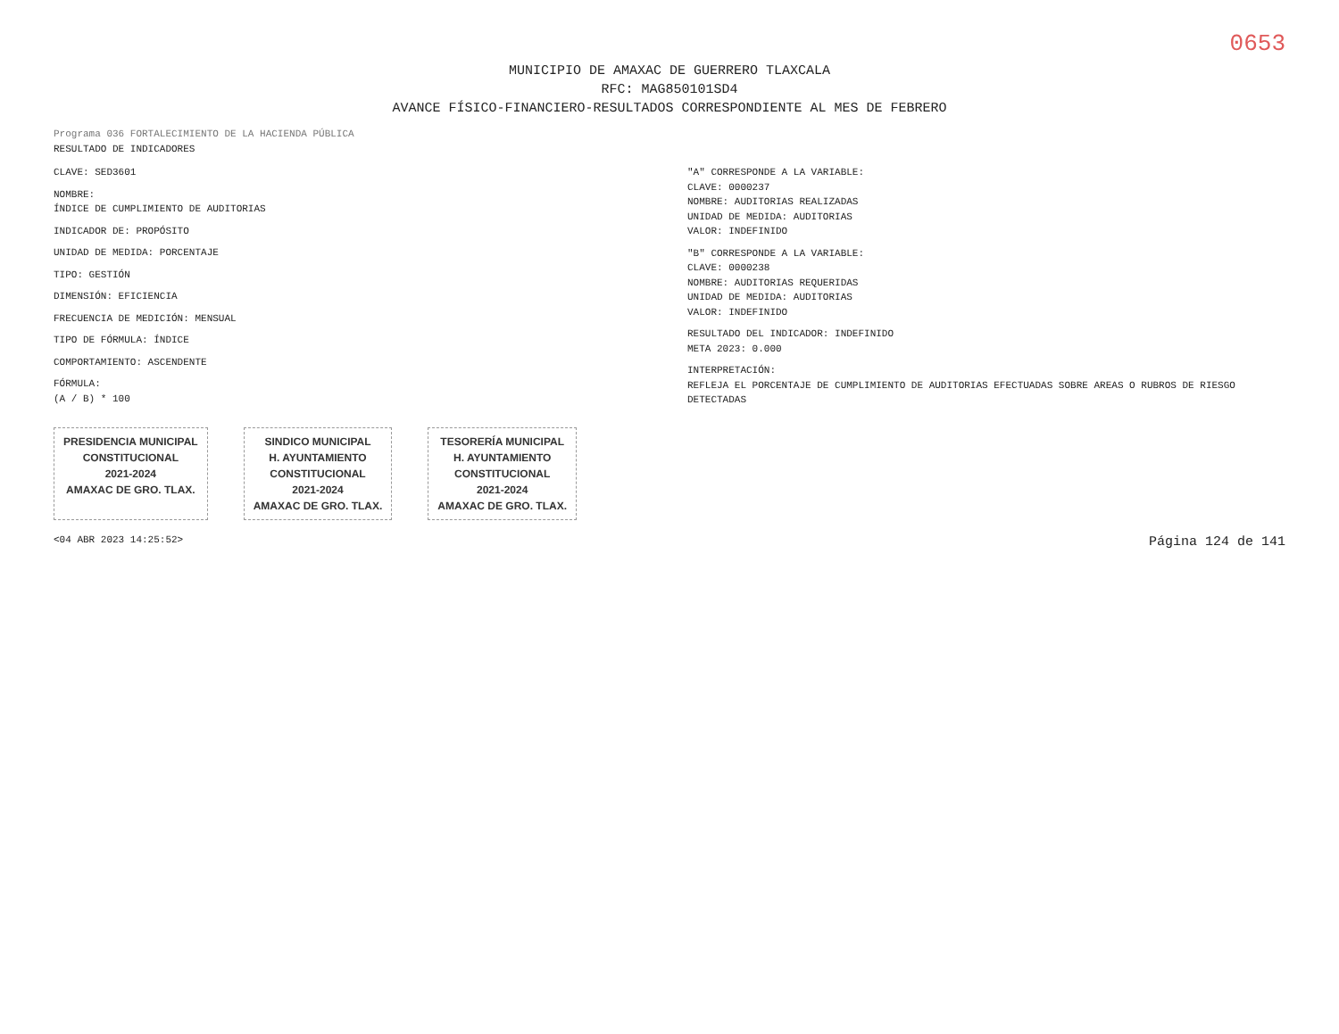0653
MUNICIPIO DE AMAXAC DE GUERRERO TLAXCALA
RFC: MAG850101SD4
AVANCE FÍSICO-FINANCIERO-RESULTADOS CORRESPONDIENTE AL MES DE FEBRERO
Programa 036 FORTALECIMIENTO DE LA HACIENDA PÚBLICA
RESULTADO DE INDICADORES
CLAVE: SED3601
NOMBRE:
ÍNDICE DE CUMPLIMIENTO DE AUDITORIAS
INDICADOR DE: PROPÓSITO
UNIDAD DE MEDIDA: PORCENTAJE
TIPO: GESTIÓN
DIMENSIÓN: EFICIENCIA
FRECUENCIA DE MEDICIÓN: MENSUAL
TIPO DE FÓRMULA: ÍNDICE
COMPORTAMIENTO: ASCENDENTE
FÓRMULA:
(A / B) * 100
"A" CORRESPONDE A LA VARIABLE:
CLAVE: 0000237
NOMBRE: AUDITORIAS REALIZADAS
UNIDAD DE MEDIDA: AUDITORIAS
VALOR: INDEFINIDO
"B" CORRESPONDE A LA VARIABLE:
CLAVE: 0000238
NOMBRE: AUDITORIAS REQUERIDAS
UNIDAD DE MEDIDA: AUDITORIAS
VALOR: INDEFINIDO
RESULTADO DEL INDICADOR: INDEFINIDO
META 2023: 0.000
INTERPRETACIÓN:
REFLEJA EL PORCENTAJE DE CUMPLIMIENTO DE AUDITORIAS EFECTUADAS SOBRE AREAS O RUBROS DE RIESGO DETECTADAS
PRESIDENCIA MUNICIPAL
CONSTITUCIONAL
2021-2024
AMAXAC DE GRO. TLAX.
SINDICO MUNICIPAL
H. AYUNTAMIENTO
CONSTITUCIONAL
2021-2024
AMAXAC DE GRO. TLAX.
TESORERÍA MUNICIPAL
H. AYUNTAMIENTO
CONSTITUCIONAL
2021-2024
AMAXAC DE GRO. TLAX.
<04 ABR 2023 14:25:52> Página 124 de 141